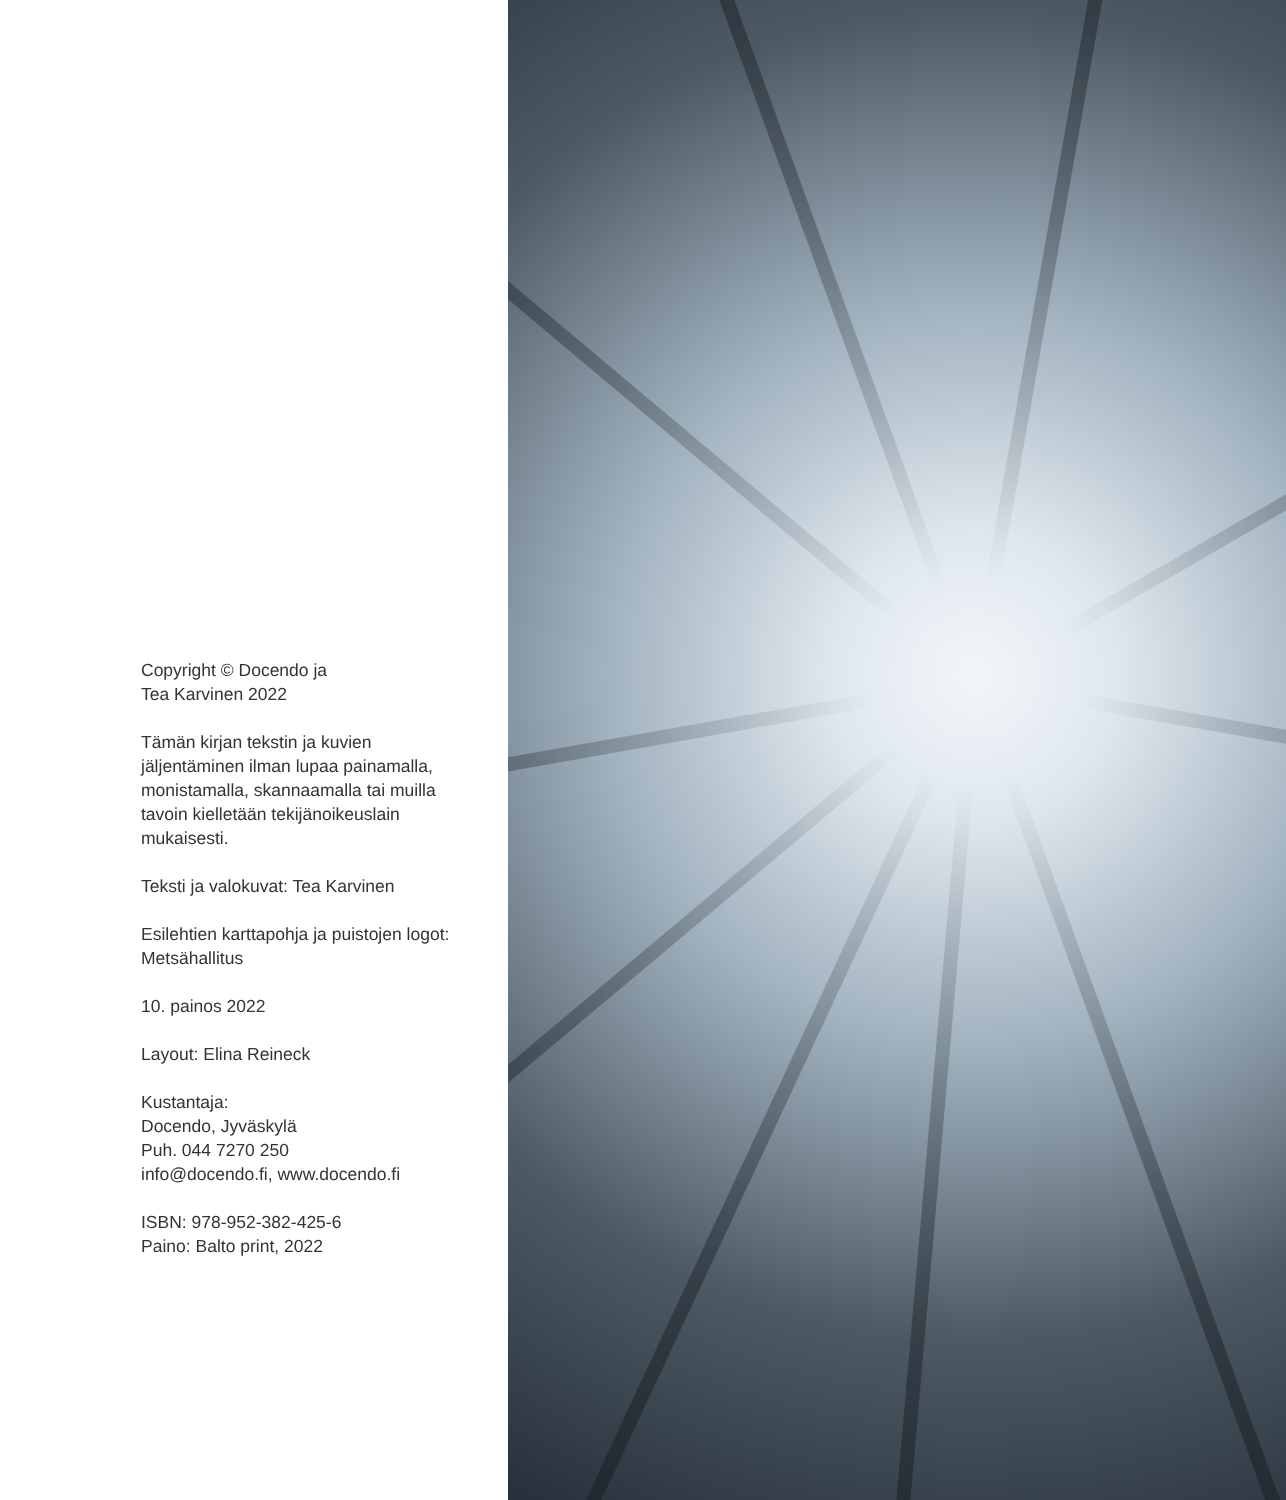Copyright © Docendo ja
Tea Karvinen 2022
Tämän kirjan tekstin ja kuvien
jäljentäminen ilman lupaa painamalla,
monistamalla, skannaamalla tai muilla
tavoin kielletään tekijänoikeuslain
mukaisesti.
Teksti ja valokuvat: Tea Karvinen
Esilehtien karttapohja ja puistojen logot:
Metsähallitus
10. painos 2022
Layout: Elina Reineck
Kustantaja:
Docendo, Jyväskylä
Puh. 044 7270 250
info@docendo.fi, www.docendo.fi
ISBN: 978-952-382-425-6
Paino: Balto print, 2022